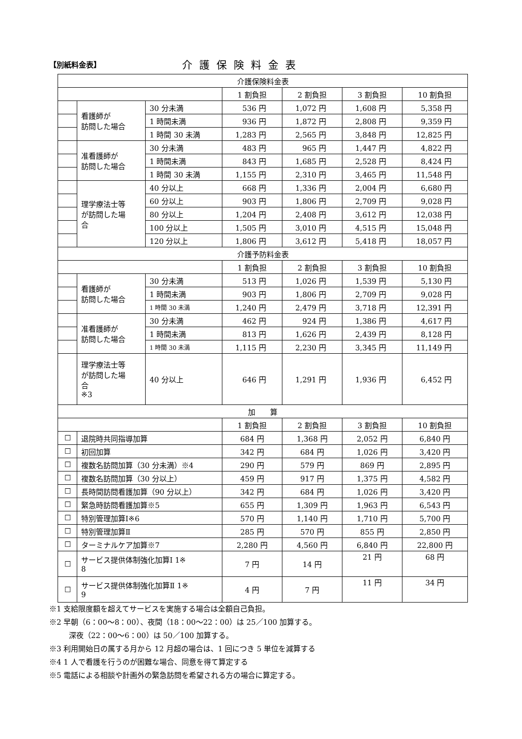【別紙料金表】
介護保険料金表
| 介護保険料金表 | | | | | | |
| --- | --- | --- | --- | --- | --- | --- |
| | | | 1 割負担 | 2 割負担 | 3 割負担 | 10 割負担 |
| | 看護師が 訪問した場合 | 30 分未満 | 536 円 | 1,072 円 | 1,608 円 | 5,358 円 |
| | | 1 時間未満 | 936 円 | 1,872 円 | 2,808 円 | 9,359 円 |
| | | 1 時間 30 未満 | 1,283 円 | 2,565 円 | 3,848 円 | 12,825 円 |
| | 准看護師が 訪問した場合 | 30 分未満 | 483 円 | 965 円 | 1,447 円 | 4,822 円 |
| | | 1 時間未満 | 843 円 | 1,685 円 | 2,528 円 | 8,424 円 |
| | | 1 時間 30 未満 | 1,155 円 | 2,310 円 | 3,465 円 | 11,548 円 |
| | 理学療法士等 が訪問した場 合 | 40 分以上 | 668 円 | 1,336 円 | 2,004 円 | 6,680 円 |
| | | 60 分以上 | 903 円 | 1,806 円 | 2,709 円 | 9,028 円 |
| | | 80 分以上 | 1,204 円 | 2,408 円 | 3,612 円 | 12,038 円 |
| | | 100 分以上 | 1,505 円 | 3,010 円 | 4,515 円 | 15,048 円 |
| | | 120 分以上 | 1,806 円 | 3,612 円 | 5,418 円 | 18,057 円 |
| 介護予防料金表 | | | | | | |
| | | | 1 割負担 | 2 割負担 | 3 割負担 | 10 割負担 |
| | 看護師が 訪問した場合 | 30 分未満 | 513 円 | 1,026 円 | 1,539 円 | 5,130 円 |
| | | 1 時間未満 | 903 円 | 1,806 円 | 2,709 円 | 9,028 円 |
| | | 1 時間 30 未満 | 1,240 円 | 2,479 円 | 3,718 円 | 12,391 円 |
| | 准看護師が 訪問した場合 | 30 分未満 | 462 円 | 924 円 | 1,386 円 | 4,617 円 |
| | | 1 時間未満 | 813 円 | 1,626 円 | 2,439 円 | 8,128 円 |
| | | 1 時間 30 未満 | 1,115 円 | 2,230 円 | 3,345 円 | 11,149 円 |
| | 理学療法士等 が訪問した場 合 ※3 | 40 分以上 | 646 円 | 1,291 円 | 1,936 円 | 6,452 円 |
| 加 算 | | | | | | |
| | | | 1 割負担 | 2 割負担 | 3 割負担 | 10 割負担 |
| ☐ | 退院時共同指導加算 | | 684 円 | 1,368 円 | 2,052 円 | 6,840 円 |
| ☐ | 初回加算 | | 342 円 | 684 円 | 1,026 円 | 3,420 円 |
| ☐ | 複数名訪問加算（30 分未満）※4 | | 290 円 | 579 円 | 869 円 | 2,895 円 |
| ☐ | 複数名訪問加算（30 分以上） | | 459 円 | 917 円 | 1,375 円 | 4,582 円 |
| ☐ | 長時間訪問看護加算（90 分以上） | | 342 円 | 684 円 | 1,026 円 | 3,420 円 |
| ☐ | 緊急時訪問看護加算※5 | | 655 円 | 1,309 円 | 1,963 円 | 6,543 円 |
| ☐ | 特別管理加算Ⅰ※6 | | 570 円 | 1,140 円 | 1,710 円 | 5,700 円 |
| ☐ | 特別管理加算Ⅱ | | 285 円 | 570 円 | 855 円 | 2,850 円 |
| ☐ | ターミナルケア加算※7 | | 2,280 円 | 4,560 円 | 6,840 円 | 22,800 円 |
| ☐ | サービス提供体制強化加算Ⅰ 1※ 8 | | 7 円 | 14 円 | 21 円 | 68 円 |
| ☐ | サービス提供体制強化加算Ⅱ 1※ 9 | | 4 円 | 7 円 | 11 円 | 34 円 |
※1 支給限度額を超えてサービスを実施する場合は全額自己負担。
※2 早朝（6：00～8：00）、夜間（18：00～22：00）は 25／100 加算する。
深夜（22：00～6：00）は 50／100 加算する。
※3 利用開始日の属する月から 12 月超の場合は、1 回につき 5 単位を減算する
※4 1 人で看護を行うのが困難な場合、同意を得て算定する
※5 電話による相談や計画外の緊急訪問を希望される方の場合に算定する。